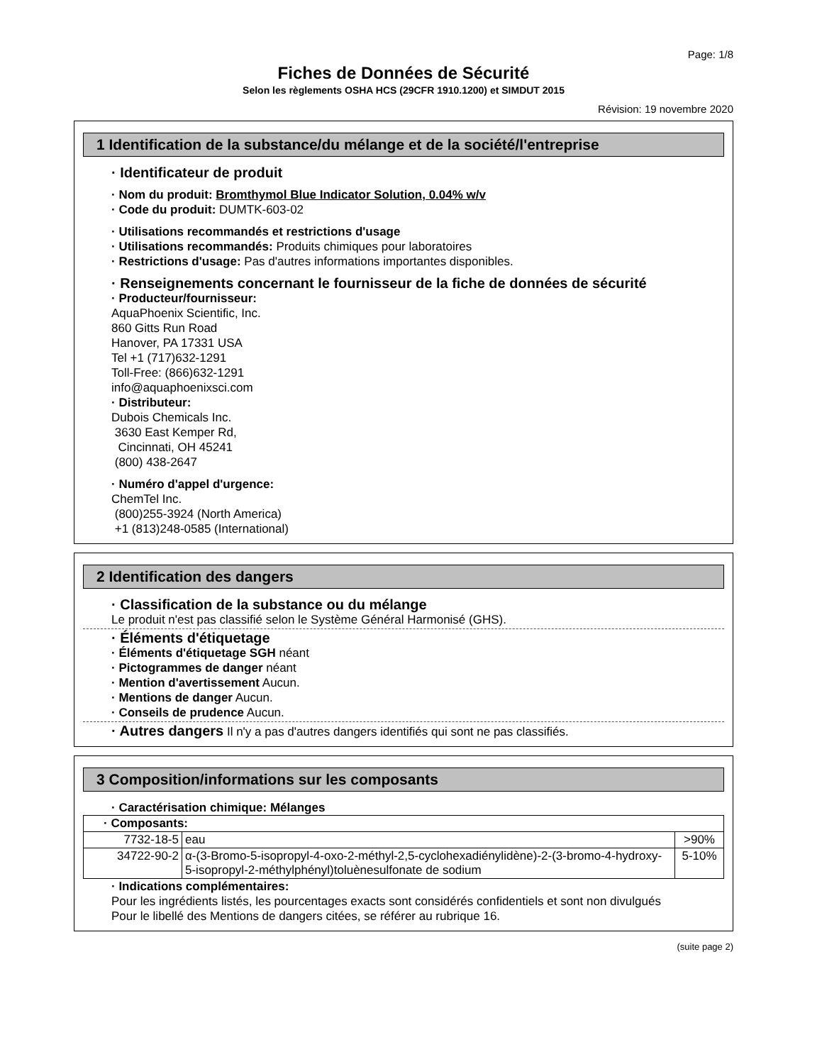Page: 1/8
Fiches de Données de Sécurité
Selon les règlements OSHA HCS (29CFR 1910.1200) et SIMDUT 2015
Révision: 19 novembre 2020
1 Identification de la substance/du mélange et de la société/l'entreprise
· Identificateur de produit
· Nom du produit: Bromthymol Blue Indicator Solution, 0.04% w/v
· Code du produit: DUMTK-603-02
· Utilisations recommandés et restrictions d'usage
· Utilisations recommandés: Produits chimiques pour laboratoires
· Restrictions d'usage: Pas d'autres informations importantes disponibles.
· Renseignements concernant le fournisseur de la fiche de données de sécurité
· Producteur/fournisseur:
AquaPhoenix Scientific, Inc.
860 Gitts Run Road
Hanover, PA 17331 USA
Tel +1 (717)632-1291
Toll-Free: (866)632-1291
info@aquaphoenixsci.com
· Distributeur:
Dubois Chemicals Inc.
3630 East Kemper Rd,
Cincinnati, OH 45241
(800) 438-2647
· Numéro d'appel d'urgence:
ChemTel Inc.
(800)255-3924 (North America)
+1 (813)248-0585 (International)
2 Identification des dangers
· Classification de la substance ou du mélange
Le produit n'est pas classifié selon le Système Général Harmonisé (GHS).
· Éléments d'étiquetage
· Éléments d'étiquetage SGH néant
· Pictogrammes de danger néant
· Mention d'avertissement Aucun.
· Mentions de danger Aucun.
· Conseils de prudence Aucun.
· Autres dangers Il n'y a pas d'autres dangers identifiés qui sont ne pas classifiés.
3 Composition/informations sur les composants
· Caractérisation chimique: Mélanges
| · Composants: | | |
| 7732-18-5 | eau | >90% |
| 34722-90-2 | α-(3-Bromo-5-isopropyl-4-oxo-2-méthyl-2,5-cyclohexadiénylidène)-2-(3-bromo-4-hydroxy-5-isopropyl-2-méthylphényl)toluènesulfonate de sodium | 5-10% |
· Indications complémentaires:
Pour les ingrédients listés, les pourcentages exacts sont considérés confidentiels et sont non divulgués
Pour le libellé des Mentions de dangers citées, se référer au rubrique 16.
(suite page 2)